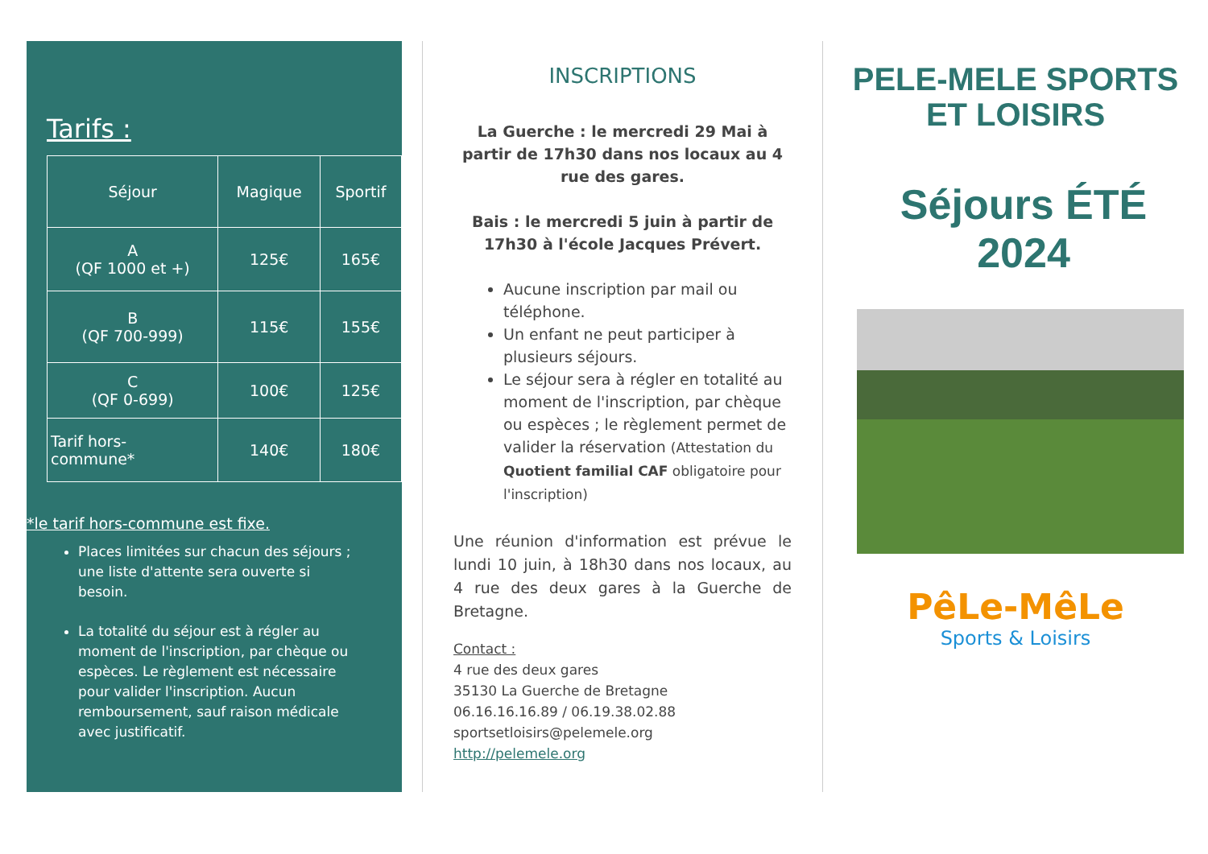Tarifs :
| Séjour | Magique | Sportif |
| --- | --- | --- |
| A (QF 1000 et +) | 125€ | 165€ |
| B (QF 700-999) | 115€ | 155€ |
| C (QF 0-699) | 100€ | 125€ |
| Tarif hors- commune* | 140€ | 180€ |
*le tarif hors-commune est fixe.
Places limitées sur chacun des séjours ; une liste d'attente sera ouverte si besoin.
La totalité du séjour est à régler au moment de l'inscription, par chèque ou espèces. Le règlement est nécessaire pour valider l'inscription. Aucun remboursement, sauf raison médicale avec justificatif.
INSCRIPTIONS
La Guerche : le mercredi 29 Mai à partir de 17h30 dans nos locaux au 4 rue des gares.
Bais : le mercredi 5 juin à partir de 17h30 à l'école Jacques Prévert.
Aucune inscription par mail ou téléphone.
Un enfant ne peut participer à plusieurs séjours.
Le séjour sera à régler en totalité au moment de l'inscription, par chèque ou espèces ; le règlement permet de valider la réservation (Attestation du Quotient familial CAF obligatoire pour l'inscription)
Une réunion d'information est prévue le lundi 10 juin, à 18h30 dans nos locaux, au 4 rue des deux gares à la Guerche de Bretagne.
Contact :
4 rue des deux gares
35130 La Guerche de Bretagne
06.16.16.16.89 / 06.19.38.02.88
sportsetloisirs@pelemele.org
http://pelemele.org
PELE-MELE SPORTS
ET LOISIRS
Séjours ÉTÉ
2024
PêLe-MêLe
Sports & Loisirs